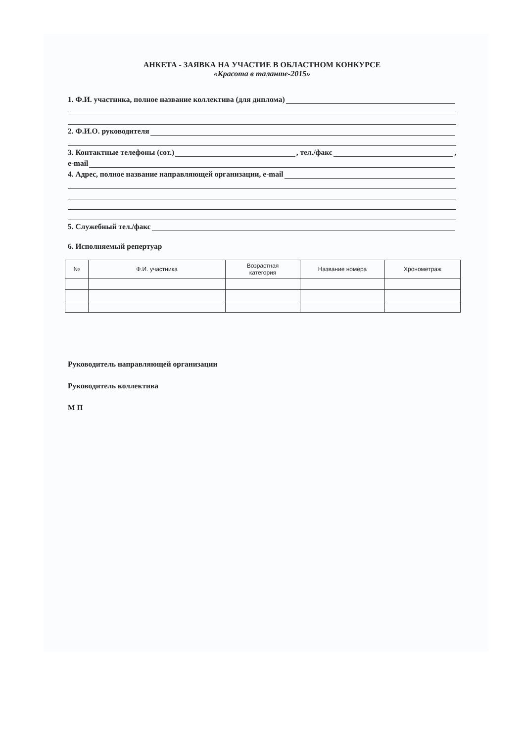АНКЕТА - ЗАЯВКА НА УЧАСТИЕ В ОБЛАСТНОМ КОНКУРСЕ
«Красота в таланте-2015»
1. Ф.И. участника, полное название коллектива (для диплома)
2. Ф.И.О. руководителя
3. Контактные телефоны (сот.) , тел./факс ,
e-mail
4. Адрес, полное название направляющей организации, e-mail
5. Служебный тел./факс
6. Исполняемый репертуар
| № | Ф.И. участника | Возрастная категория | Название номера | Хронометраж |
| --- | --- | --- | --- | --- |
Руководитель направляющей организации
Руководитель коллектива
М П